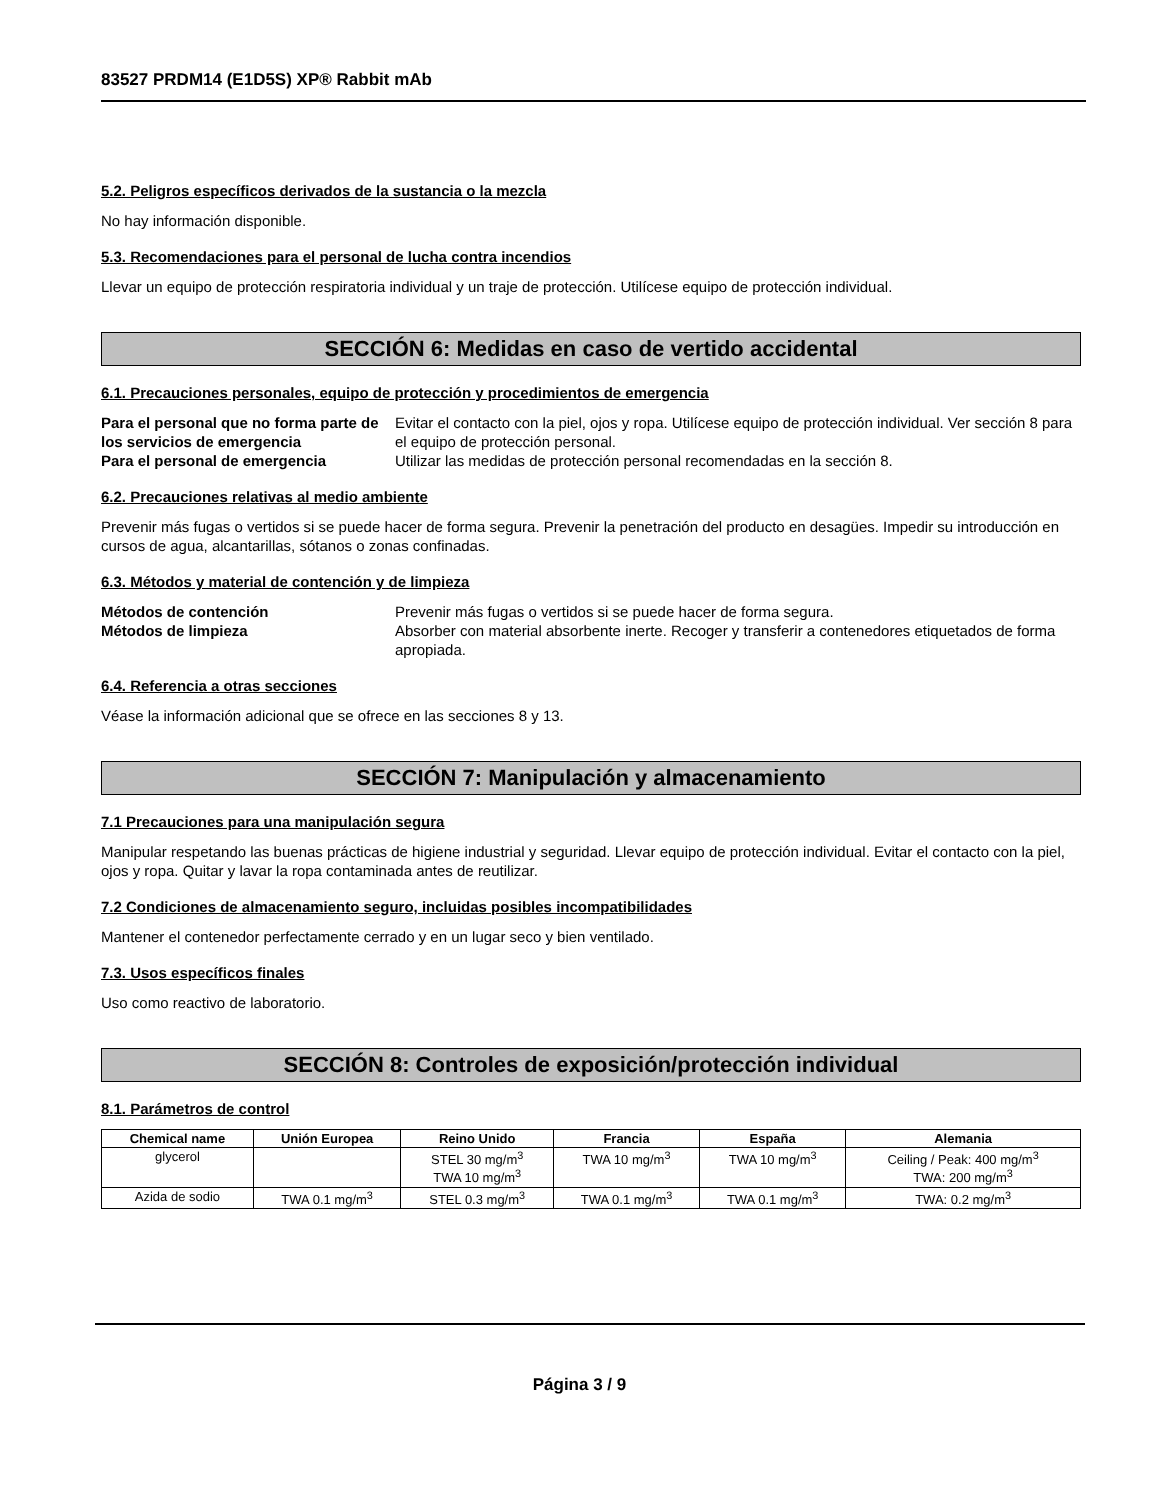83527 PRDM14 (E1D5S) XP® Rabbit mAb
5.2. Peligros específicos derivados de la sustancia o la mezcla
No hay información disponible.
5.3. Recomendaciones para el personal de lucha contra incendios
Llevar un equipo de protección respiratoria individual y un traje de protección. Utilícese equipo de protección individual.
SECCIÓN 6: Medidas en caso de vertido accidental
6.1. Precauciones personales, equipo de protección y procedimientos de emergencia
Para el personal que no forma parte de los servicios de emergencia Evitar el contacto con la piel, ojos y ropa. Utilícese equipo de protección individual. Ver sección 8 para el equipo de protección personal. Para el personal de emergencia Utilizar las medidas de protección personal recomendadas en la sección 8.
6.2. Precauciones relativas al medio ambiente
Prevenir más fugas o vertidos si se puede hacer de forma segura. Prevenir la penetración del producto en desagües. Impedir su introducción en cursos de agua, alcantarillas, sótanos o zonas confinadas.
6.3. Métodos y material de contención y de limpieza
Métodos de contención Prevenir más fugas o vertidos si se puede hacer de forma segura. Métodos de limpieza Absorber con material absorbente inerte. Recoger y transferir a contenedores etiquetados de forma apropiada.
6.4. Referencia a otras secciones
Véase la información adicional que se ofrece en las secciones 8 y 13.
SECCIÓN 7: Manipulación y almacenamiento
7.1 Precauciones para una manipulación segura
Manipular respetando las buenas prácticas de higiene industrial y seguridad. Llevar equipo de protección individual. Evitar el contacto con la piel, ojos y ropa. Quitar y lavar la ropa contaminada antes de reutilizar.
7.2 Condiciones de almacenamiento seguro, incluidas posibles incompatibilidades
Mantener el contenedor perfectamente cerrado y en un lugar seco y bien ventilado.
7.3. Usos específicos finales
Uso como reactivo de laboratorio.
SECCIÓN 8: Controles de exposición/protección individual
8.1. Parámetros de control
| Chemical name | Unión Europea | Reino Unido | Francia | España | Alemania |
| --- | --- | --- | --- | --- | --- |
| glycerol | | STEL 30 mg/m<sup>3</sup> TWA 10 mg/m<sup>3</sup> | TWA 10 mg/m<sup>3</sup> | TWA 10 mg/m<sup>3</sup> | Ceiling / Peak: 400 mg/m<sup>3</sup> TWA: 200 mg/m<sup>3</sup> |
| Azida de sodio | TWA 0.1 mg/m<sup>3</sup> | STEL 0.3 mg/m<sup>3</sup> | TWA 0.1 mg/m<sup>3</sup> | TWA 0.1 mg/m<sup>3</sup> | TWA: 0.2 mg/m<sup>3</sup> |
Página 3 / 9